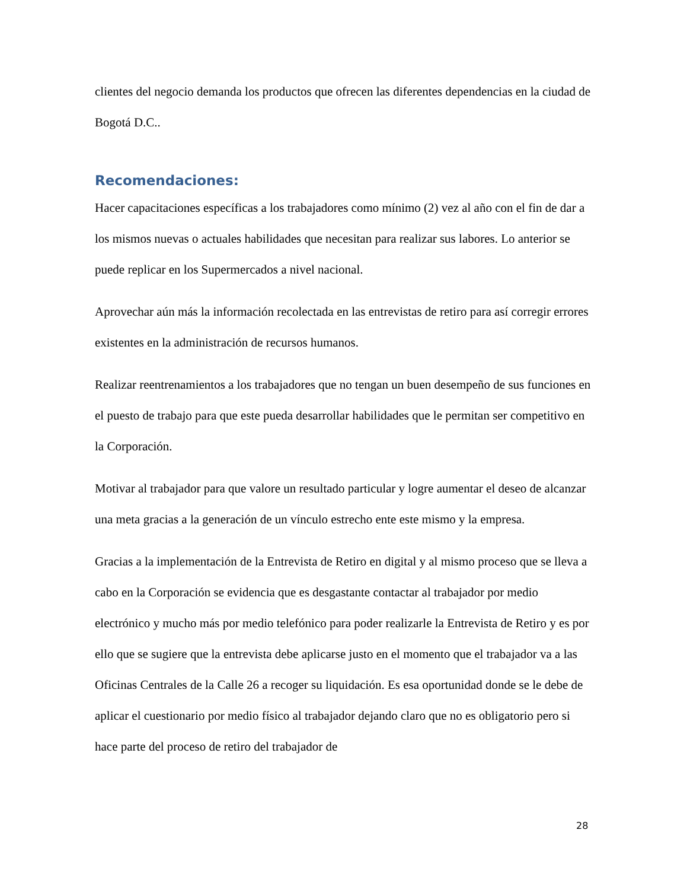clientes del negocio demanda los productos que ofrecen las diferentes dependencias en la ciudad de Bogotá D.C..
Recomendaciones:
Hacer capacitaciones específicas a los trabajadores como mínimo (2) vez al año con el fin de dar a los mismos nuevas o actuales habilidades que necesitan para realizar sus labores. Lo anterior se puede replicar en los Supermercados a nivel nacional.
Aprovechar aún más la información recolectada en las entrevistas de retiro para así corregir errores existentes en la administración de recursos humanos.
Realizar reentrenamientos a los trabajadores que no tengan un buen desempeño de sus funciones en el puesto de trabajo para que este pueda desarrollar habilidades que le permitan ser competitivo en la Corporación.
Motivar al trabajador para que valore un resultado particular y logre aumentar el deseo de alcanzar una meta gracias a la generación de un vínculo estrecho ente este mismo y la empresa.
Gracias a la implementación de la Entrevista de Retiro en digital y al mismo proceso que se lleva a cabo en la Corporación se evidencia que es desgastante contactar al trabajador por medio electrónico y mucho más por medio telefónico para poder realizarle la Entrevista de Retiro y es por ello que se sugiere que la entrevista debe aplicarse justo en el momento que el trabajador va a las Oficinas Centrales de la Calle 26 a recoger su liquidación. Es esa oportunidad donde se le debe de aplicar el cuestionario por medio físico al trabajador dejando claro que no es obligatorio pero si hace parte del proceso de retiro del trabajador de
28